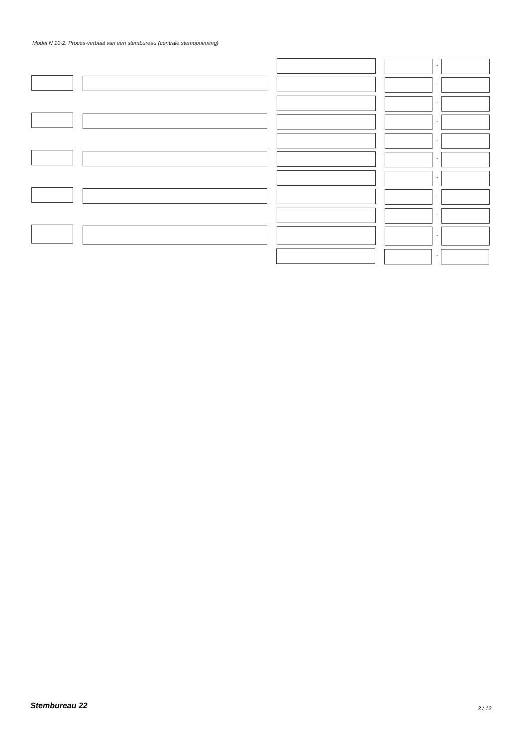Model N 10-2: Proces-verbaal van een stembureau (centrale stemopneming)
-
-
-
-
-
-
-
-
-
-
-
Stembureau 22 3 / 12